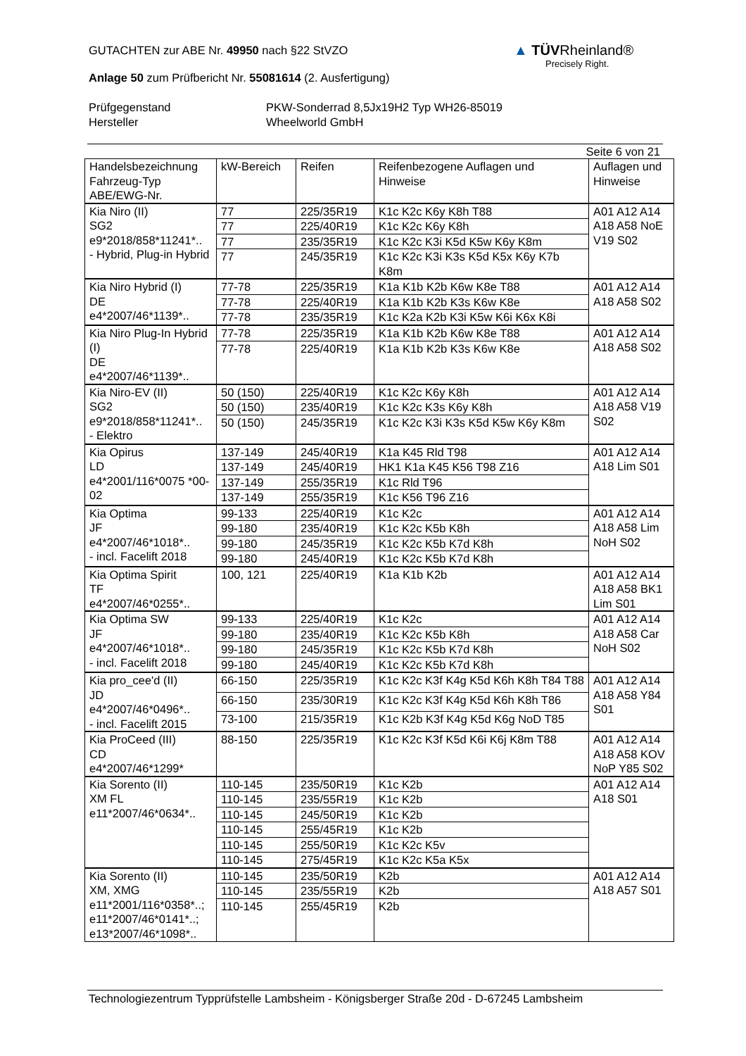▲ TÜVRheinland®
Precisely Right.
GUTACHTEN zur ABE Nr. 49950 nach §22 StVZO
Anlage 50 zum Prüfbericht Nr. 55081614 (2. Ausfertigung)
Prüfgegenstand
Hersteller
PKW-Sonderrad 8,5Jx19H2 Typ WH26-85019
Wheelworld GmbH
Seite 6 von 21
| Handelsbezeichnung Fahrzeug-Typ ABE/EWG-Nr. | kW-Bereich | Reifen | Reifenbezogene Auflagen und Hinweise | Auflagen und Hinweise |
| --- | --- | --- | --- | --- |
| Kia Niro (II) SG2 e9*2018/858*11241*.. - Hybrid, Plug-in Hybrid | 77 | 225/35R19 | K1c K2c K6y K8h T88 | A01 A12 A14 A18 A58 NoE V19 S02 |
| | 77 | 225/40R19 | K1c K2c K6y K8h | |
| | 77 | 235/35R19 | K1c K2c K3i K5d K5w K6y K8m | |
| | 77 | 245/35R19 | K1c K2c K3i K3s K5d K5x K6y K7b K8m | |
| Kia Niro Hybrid (I) DE e4*2007/46*1139*.. | 77-78 | 225/35R19 | K1a K1b K2b K6w K8e T88 | A01 A12 A14 A18 A58 S02 |
| | 77-78 | 225/40R19 | K1a K1b K2b K3s K6w K8e | |
| | 77-78 | 235/35R19 | K1c K2a K2b K3i K5w K6i K6x K8i | |
| Kia Niro Plug-In Hybrid (I) DE e4*2007/46*1139*.. | 77-78 | 225/35R19 | K1a K1b K2b K6w K8e T88 | A01 A12 A14 A18 A58 S02 |
| | 77-78 | 225/40R19 | K1a K1b K2b K3s K6w K8e | |
| Kia Niro-EV (II) SG2 e9*2018/858*11241*.. - Elektro | 50 (150) | 225/40R19 | K1c K2c K6y K8h | A01 A12 A14 A18 A58 V19 S02 |
| | 50 (150) | 235/40R19 | K1c K2c K3s K6y K8h | |
| | 50 (150) | 245/35R19 | K1c K2c K3i K3s K5d K5w K6y K8m | |
| Kia Opirus LD e4*2001/116*0075 *00-02 | 137-149 | 245/40R19 | K1a K45 Rld T98 | A01 A12 A14 A18 Lim S01 |
| | 137-149 | 245/40R19 | HK1 K1a K45 K56 T98 Z16 | |
| | 137-149 | 255/35R19 | K1c Rld T96 | |
| | 137-149 | 255/35R19 | K1c K56 T96 Z16 | |
| Kia Optima JF e4*2007/46*1018*.. - incl. Facelift 2018 | 99-133 | 225/40R19 | K1c K2c | A01 A12 A14 A18 A58 Lim NoH S02 |
| | 99-180 | 235/40R19 | K1c K2c K5b K8h | |
| | 99-180 | 245/35R19 | K1c K2c K5b K7d K8h | |
| | 99-180 | 245/40R19 | K1c K2c K5b K7d K8h | |
| Kia Optima Spirit TF e4*2007/46*0255*.. | 100, 121 | 225/40R19 | K1a K1b K2b | A01 A12 A14 A18 A58 BK1 Lim S01 |
| Kia Optima SW JF e4*2007/46*1018*.. - incl. Facelift 2018 | 99-133 | 225/40R19 | K1c K2c | A01 A12 A14 A18 A58 Car NoH S02 |
| | 99-180 | 235/40R19 | K1c K2c K5b K8h | |
| | 99-180 | 245/35R19 | K1c K2c K5b K7d K8h | |
| | 99-180 | 245/40R19 | K1c K2c K5b K7d K8h | |
| Kia pro_cee'd (II) JD e4*2007/46*0496*.. - incl. Facelift 2015 | 66-150 | 225/35R19 | K1c K2c K3f K4g K5d K6h K8h T84 T88 | A01 A12 A14 A18 A58 Y84 S01 |
| | 66-150 | 235/30R19 | K1c K2c K3f K4g K5d K6h K8h T86 | |
| | 73-100 | 215/35R19 | K1c K2b K3f K4g K5d K6g NoD T85 | |
| Kia ProCeed (III) CD e4*2007/46*1299* | 88-150 | 225/35R19 | K1c K2c K3f K5d K6i K6j K8m T88 | A01 A12 A14 A18 A58 KOV NoP Y85 S02 |
| Kia Sorento (II) XM FL e11*2007/46*0634*.. | 110-145 | 235/50R19 | K1c K2b | A01 A12 A14 A18 S01 |
| | 110-145 | 235/55R19 | K1c K2b | |
| | 110-145 | 245/50R19 | K1c K2b | |
| | 110-145 | 255/45R19 | K1c K2b | |
| | 110-145 | 255/50R19 | K1c K2c K5v | |
| | 110-145 | 275/45R19 | K1c K2c K5a K5x | |
| Kia Sorento (II) XM, XMG e11*2001/116*0358*..; e11*2007/46*0141*..; e13*2007/46*1098*.. | 110-145 | 235/50R19 | K2b | A01 A12 A14 A18 A57 S01 |
| | 110-145 | 235/55R19 | K2b | |
| | 110-145 | 255/45R19 | K2b | |
Technologiezentrum Typprüfstelle Lambsheim - Königsberger Straße 20d - D-67245 Lambsheim